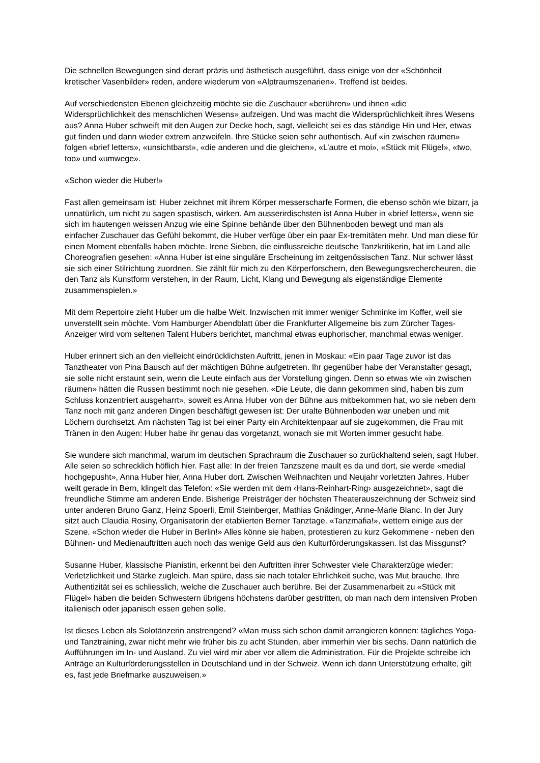Die schnellen Bewegungen sind derart präzis und ästhetisch ausgeführt, dass einige von der «Schönheit kretischer Vasenbilder» reden, andere wiederum von «Alptraumszenarien». Treffend ist beides.
Auf verschiedensten Ebenen gleichzeitig möchte sie die Zuschauer «berühren» und ihnen «die Widersprüchlichkeit des menschlichen Wesens» aufzeigen. Und was macht die Widersprüchlichkeit ihres Wesens aus? Anna Huber schweift mit den Augen zur Decke hoch, sagt, vielleicht sei es das ständige Hin und Her, etwas gut finden und dann wieder extrem anzweifeln. Ihre Stücke seien sehr authentisch. Auf «in zwischen räumen» folgen «brief letters», «unsichtbarst», «die anderen und die gleichen», «L’autre et moi», «Stück mit Flügel», «two, too» und «umwege».
«Schon wieder die Huber!»
Fast allen gemeinsam ist: Huber zeichnet mit ihrem Körper messerscharfe Formen, die ebenso schön wie bizarr, ja unnatürlich, um nicht zu sagen spastisch, wirken. Am ausserirdischsten ist Anna Huber in «brief letters», wenn sie sich im hautengen weissen Anzug wie eine Spinne behände über den Bühnenboden bewegt und man als einfacher Zuschauer das Gefühl bekommt, die Huber verfüge über ein paar Ex-tremitäten mehr. Und man diese für einen Moment ebenfalls haben möchte. Irene Sieben, die einflussreiche deutsche Tanzkritikerin, hat im Land alle Choreografien gesehen: «Anna Huber ist eine singuläre Erscheinung im zeitgenössischen Tanz. Nur schwer lässt sie sich einer Stilrichtung zuordnen. Sie zählt für mich zu den Körperforschern, den Bewegungsrechercheuren, die den Tanz als Kunstform verstehen, in der Raum, Licht, Klang und Bewegung als eigenständige Elemente zusammenspielen.»
Mit dem Repertoire zieht Huber um die halbe Welt. Inzwischen mit immer weniger Schminke im Koffer, weil sie unverstellt sein möchte. Vom Hamburger Abendblatt über die Frankfurter Allgemeine bis zum Zürcher Tages-Anzeiger wird vom seltenen Talent Hubers berichtet, manchmal etwas euphorischer, manchmal etwas weniger.
Huber erinnert sich an den vielleicht eindrücklichsten Auftritt, jenen in Moskau: «Ein paar Tage zuvor ist das Tanztheater von Pina Bausch auf der mächtigen Bühne aufgetreten. Ihr gegenüber habe der Veranstalter gesagt, sie solle nicht erstaunt sein, wenn die Leute einfach aus der Vorstellung gingen. Denn so etwas wie «in zwischen räumen» hätten die Russen bestimmt noch nie gesehen. «Die Leute, die dann gekommen sind, haben bis zum Schluss konzentriert ausgeharrt», soweit es Anna Huber von der Bühne aus mitbekommen hat, wo sie neben dem Tanz noch mit ganz anderen Dingen beschäftigt gewesen ist: Der uralte Bühnenboden war uneben und mit Löchern durchsetzt. Am nächsten Tag ist bei einer Party ein Architektenpaar auf sie zugekommen, die Frau mit Tränen in den Augen: Huber habe ihr genau das vorgetanzt, wonach sie mit Worten immer gesucht habe.
Sie wundere sich manchmal, warum im deutschen Sprachraum die Zuschauer so zurückhaltend seien, sagt Huber. Alle seien so schrecklich höflich hier. Fast alle: In der freien Tanzszene mault es da und dort, sie werde «medial hochgepusht», Anna Huber hier, Anna Huber dort. Zwischen Weihnachten und Neujahr vorletzten Jahres, Huber weilt gerade in Bern, klingelt das Telefon: «Sie werden mit dem ‹Hans-Reinhart-Ring› ausgezeichnet», sagt die freundliche Stimme am anderen Ende. Bisherige Preisträger der höchsten Theaterauszeichnung der Schweiz sind unter anderen Bruno Ganz, Heinz Spoerli, Emil Steinberger, Mathias Gnädinger, Anne-Marie Blanc. In der Jury sitzt auch Claudia Rosiny, Organisatorin der etablierten Berner Tanztage. «Tanzmafia!», wettern einige aus der Szene. «Schon wieder die Huber in Berlin!» Alles könne sie haben, protestieren zu kurz Gekommene - neben den Bühnen- und Medienauftritten auch noch das wenige Geld aus den Kulturförderungskassen. Ist das Missgunst?
Susanne Huber, klassische Pianistin, erkennt bei den Auftritten ihrer Schwester viele Charakterzüge wieder: Verletzlichkeit und Stärke zugleich. Man spüre, dass sie nach totaler Ehrlichkeit suche, was Mut brauche. Ihre Authentizität sei es schliesslich, welche die Zuschauer auch berühre. Bei der Zusammenarbeit zu «Stück mit Flügel» haben die beiden Schwestern übrigens höchstens darüber gestritten, ob man nach dem intensiven Proben italienisch oder japanisch essen gehen solle.
Ist dieses Leben als Solotänzerin anstrengend? «Man muss sich schon damit arrangieren können: tägliches Yoga- und Tanztraining, zwar nicht mehr wie früher bis zu acht Stunden, aber immerhin vier bis sechs. Dann natürlich die Aufführungen im In- und Ausland. Zu viel wird mir aber vor allem die Administration. Für die Projekte schreibe ich Anträge an Kulturförderungsstellen in Deutschland und in der Schweiz. Wenn ich dann Unterstützung erhalte, gilt es, fast jede Briefmarke auszuweisen.»